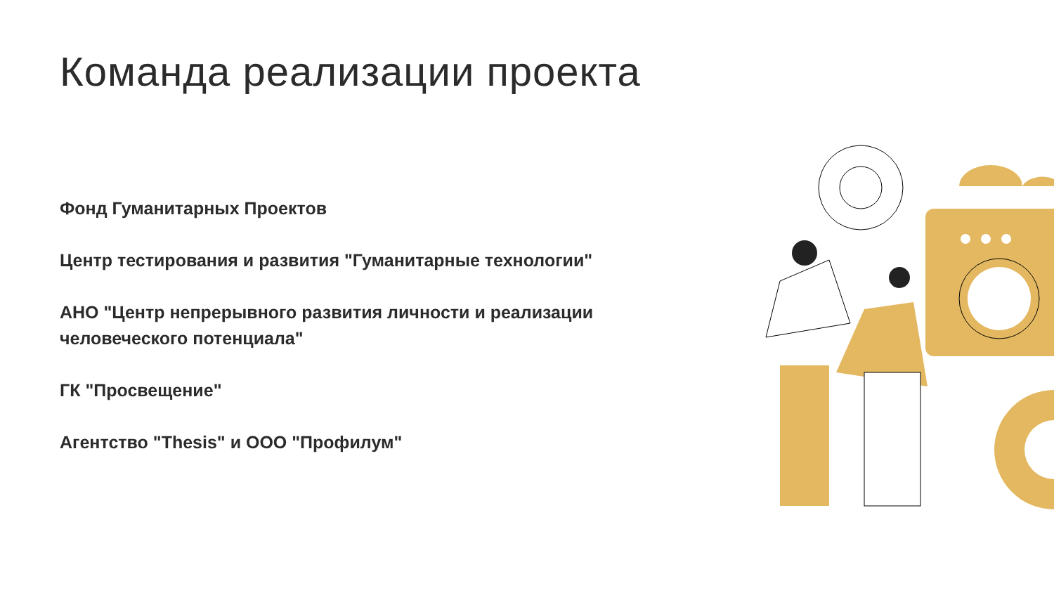Команда реализации проекта
Фонд Гуманитарных Проектов
Центр тестирования и развития "Гуманитарные технологии"
АНО "Центр непрерывного развития личности и реализации человеческого потенциала"
ГК "Просвещение"
Агентство "Thesis" и ООО "Профилум"